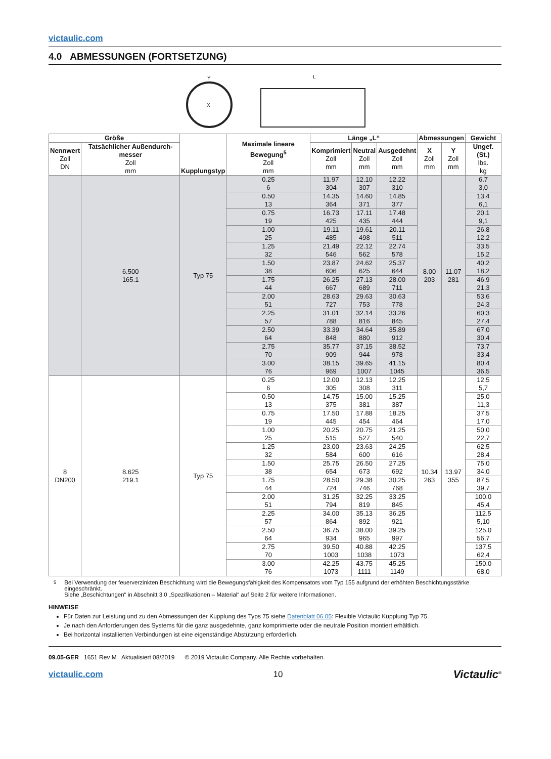victaulic.com
4.0 ABMESSUNGEN (FORTSETZUNG)
Y
X
L
| Größe | | Kupplungstyp | Maximale lineare Bewegung<sup>5</sup> Zoll mm | Länge „L“ | | | Abmessungen | | Gewicht |
| --- | --- | --- | --- | --- | --- | --- | --- | --- | --- |
| Nennwert Zoll DN | Tatsächlicher Außendurch-messer Zoll mm | | | Komprimiert Zoll mm | Neutral Zoll mm | Ausgedehnt Zoll mm | X Zoll mm | Y Zoll mm | Ungef. (St.) lbs. kg |
| | 6.500 165.1 | Typ 75 | 0.25 6 | 11.97 304 | 12.10 307 | 12.22 310 | 8.00 203 | 11.07 281 | 6.7 3,0 |
| | | | 0.50 13 | 14.35 364 | 14.60 371 | 14.85 377 | | | 13.4 6,1 |
| | | | 0.75 19 | 16.73 425 | 17.11 435 | 17.48 444 | | | 20.1 9,1 |
| | | | 1.00 25 | 19.11 485 | 19.61 498 | 20.11 511 | | | 26.8 12,2 |
| | | | 1.25 32 | 21.49 546 | 22.12 562 | 22.74 578 | | | 33.5 15,2 |
| | | | 1.50 38 | 23.87 606 | 24.62 625 | 25.37 644 | | | 40.2 18,2 |
| | | | 1.75 44 | 26.25 667 | 27.13 689 | 28.00 711 | | | 46.9 21,3 |
| | | | 2.00 51 | 28.63 727 | 29.63 753 | 30.63 778 | | | 53.6 24,3 |
| | | | 2.25 57 | 31.01 788 | 32.14 816 | 33.26 845 | | | 60.3 27,4 |
| | | | 2.50 64 | 33.39 848 | 34.64 880 | 35.89 912 | | | 67.0 30,4 |
| | | | 2.75 70 | 35.77 909 | 37.15 944 | 38.52 978 | | | 73.7 33,4 |
| | | | 3.00 76 | 38.15 969 | 39.65 1007 | 41.15 1045 | | | 80.4 36,5 |
| 8 DN200 | 8.625 219.1 | Typ 75 | 0.25 6 | 12.00 305 | 12.13 308 | 12.25 311 | 10.34 263 | 13.97 355 | 12.5 5,7 |
| | | | 0.50 13 | 14.75 375 | 15.00 381 | 15.25 387 | | | 25.0 11,3 |
| | | | 0.75 19 | 17.50 445 | 17.88 454 | 18.25 464 | | | 37.5 17,0 |
| | | | 1.00 25 | 20.25 515 | 20.75 527 | 21.25 540 | | | 50.0 22,7 |
| | | | 1.25 32 | 23.00 584 | 23.63 600 | 24.25 616 | | | 62.5 28,4 |
| | | | 1.50 38 | 25.75 654 | 26.50 673 | 27.25 692 | | | 75.0 34,0 |
| | | | 1.75 44 | 28.50 724 | 29.38 746 | 30.25 768 | | | 87.5 39,7 |
| | | | 2.00 51 | 31.25 794 | 32.25 819 | 33.25 845 | | | 100.0 45,4 |
| | | | 2.25 57 | 34.00 864 | 35.13 892 | 36.25 921 | | | 112.5 5,10 |
| | | | 2.50 64 | 36.75 934 | 38.00 965 | 39.25 997 | | | 125.0 56,7 |
| | | | 2.75 70 | 39.50 1003 | 40.88 1038 | 42.25 1073 | | | 137.5 62,4 |
| | | | 3.00 76 | 42.25 1073 | 43.75 1111 | 45.25 1149 | | | 150.0 68,0 |
<sup>5</sup> Bei Verwendung der feuerverzinkten Beschichtung wird die Bewegungsfähigkeit des Kompensators vom Typ 155 aufgrund der erhöhten Beschichtungsstärke eingeschränkt.
Siehe „Beschichtungen“ in Abschnitt 3.0 „Spezifikationen – Material“ auf Seite 2 für weitere Informationen.
HINWEISE
Für Daten zur Leistung und zu den Abmessungen der Kupplung des Typs 75 siehe Datenblatt 06.05: Flexible Victaulic Kupplung Typ 75.
Je nach den Anforderungen des Systems für die ganz ausgedehnte, ganz komprimierte oder die neutrale Position montiert erhältlich.
Bei horizontal installierten Verbindungen ist eine eigenständige Abstützung erforderlich.
09.05-GER 1651 Rev M Aktualisiert 08/2019 © 2019 Victaulic Company. Alle Rechte vorbehalten.
victaulic.com 10 Victaulic<sup>®</sup>